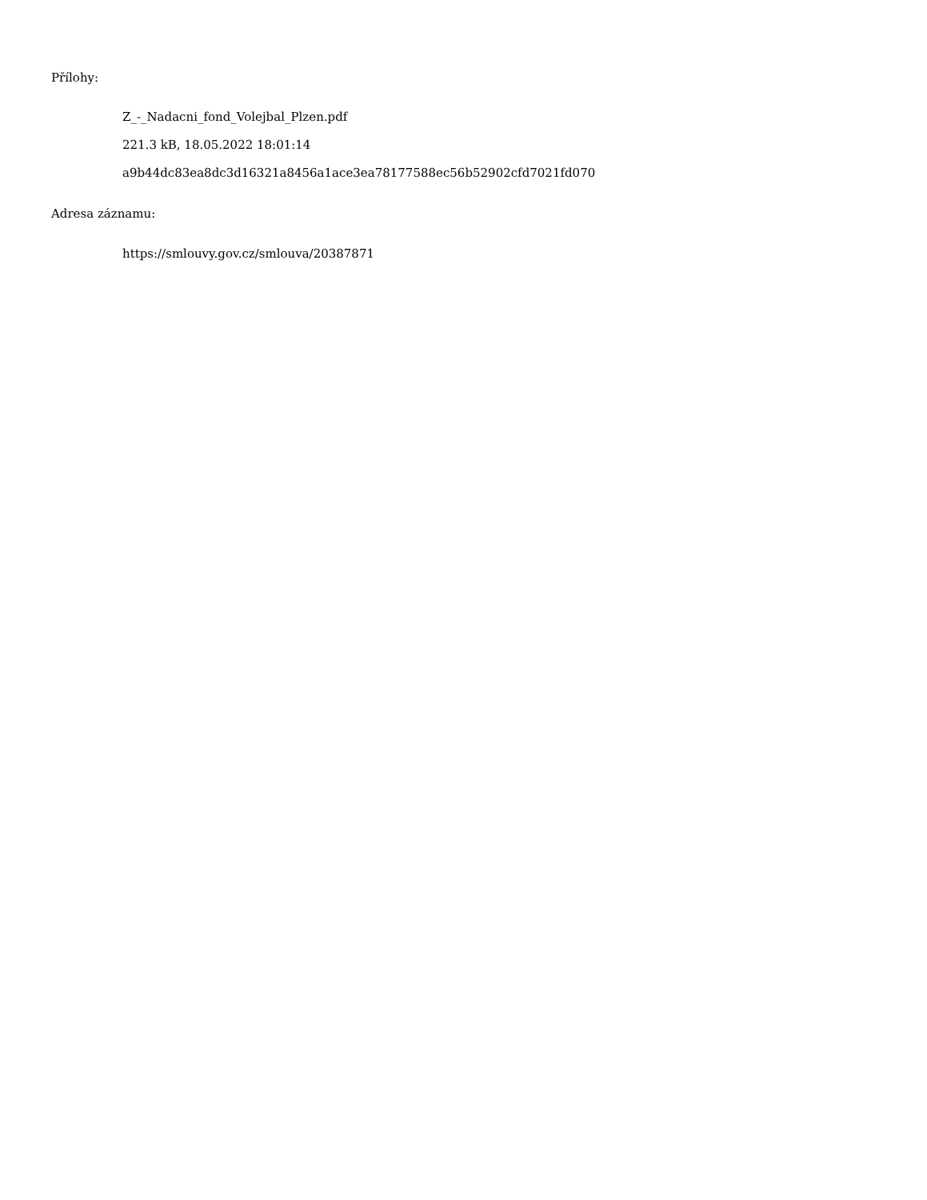Přílohy:
Z_-_Nadacni_fond_Volejbal_Plzen.pdf
221.3 kB, 18.05.2022 18:01:14
a9b44dc83ea8dc3d16321a8456a1ace3ea78177588ec56b52902cfd7021fd070
Adresa záznamu:
https://smlouvy.gov.cz/smlouva/20387871